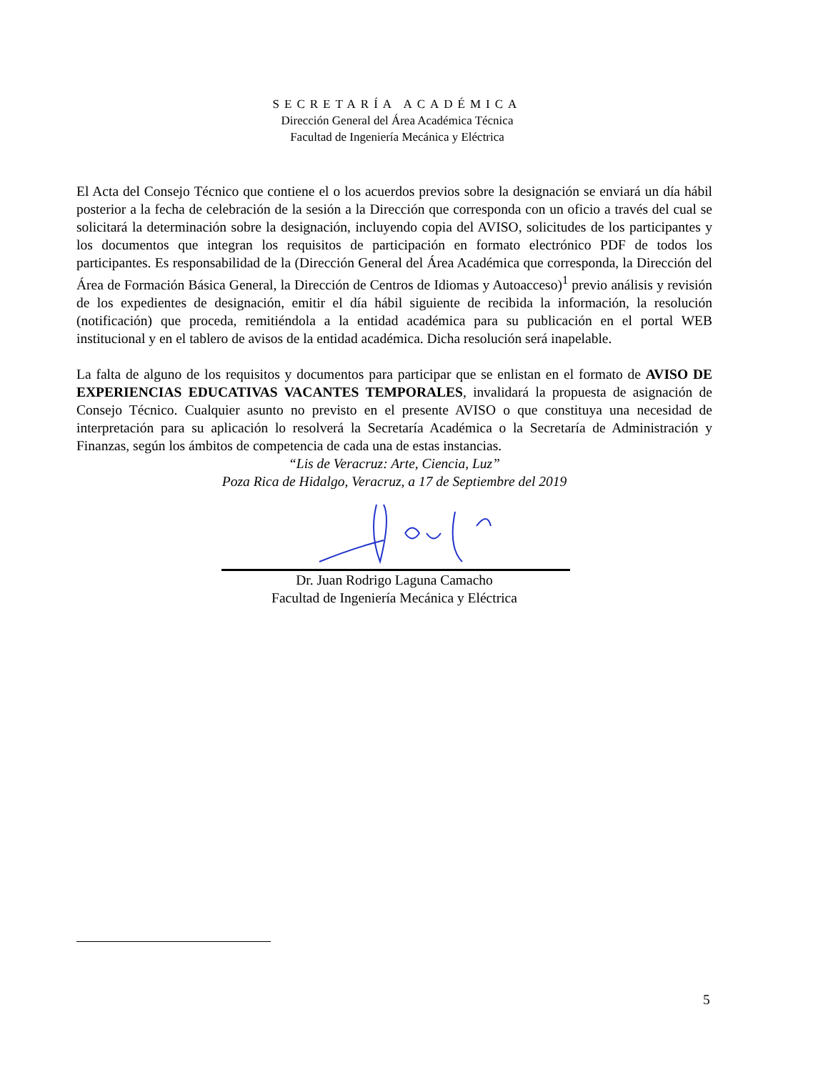SECRETARÍA ACADÉMICA
Dirección General del Área Académica Técnica
Facultad de Ingeniería Mecánica y Eléctrica
El Acta del Consejo Técnico que contiene el o los acuerdos previos sobre la designación se enviará un día hábil posterior a la fecha de celebración de la sesión a la Dirección que corresponda con un oficio a través del cual se solicitará la determinación sobre la designación, incluyendo copia del AVISO, solicitudes de los participantes y los documentos que integran los requisitos de participación en formato electrónico PDF de todos los participantes. Es responsabilidad de la (Dirección General del Área Académica que corresponda, la Dirección del Área de Formación Básica General, la Dirección de Centros de Idiomas y Autoacceso)<sup>1</sup> previo análisis y revisión de los expedientes de designación, emitir el día hábil siguiente de recibida la información, la resolución (notificación) que proceda, remitiéndola a la entidad académica para su publicación en el portal WEB institucional y en el tablero de avisos de la entidad académica. Dicha resolución será inapelable.
La falta de alguno de los requisitos y documentos para participar que se enlistan en el formato de AVISO DE EXPERIENCIAS EDUCATIVAS VACANTES TEMPORALES, invalidará la propuesta de asignación de Consejo Técnico. Cualquier asunto no previsto en el presente AVISO o que constituya una necesidad de interpretación para su aplicación lo resolverá la Secretaría Académica o la Secretaría de Administración y Finanzas, según los ámbitos de competencia de cada una de estas instancias.
“Lis de Veracruz: Arte, Ciencia, Luz”
Poza Rica de Hidalgo, Veracruz, a 17 de Septiembre del 2019
Dr. Juan Rodrigo Laguna Camacho
Facultad de Ingeniería Mecánica y Eléctrica
5